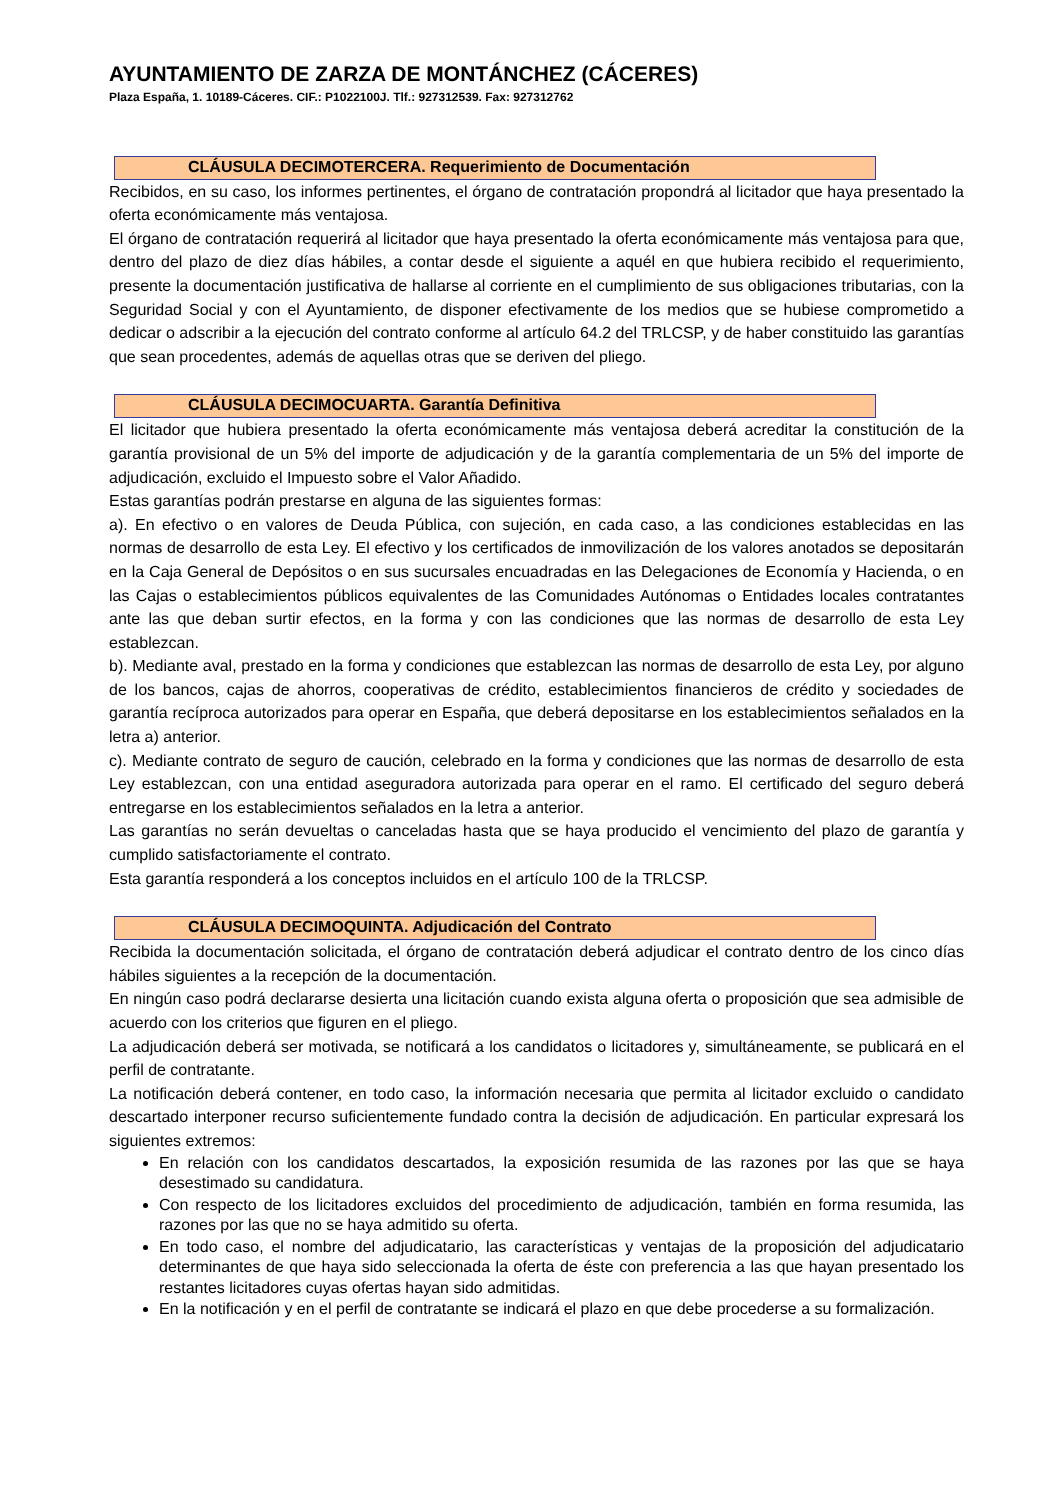AYUNTAMIENTO DE ZARZA DE MONTÁNCHEZ (CÁCERES)
Plaza España, 1. 10189-Cáceres. CIF.: P1022100J. Tlf.: 927312539. Fax: 927312762
CLÁUSULA DECIMOTERCERA. Requerimiento de Documentación
Recibidos, en su caso, los informes pertinentes, el órgano de contratación propondrá al licitador que haya presentado la oferta económicamente más ventajosa.
El órgano de contratación requerirá al licitador que haya presentado la oferta económicamente más ventajosa para que, dentro del plazo de diez días hábiles, a contar desde el siguiente a aquél en que hubiera recibido el requerimiento, presente la documentación justificativa de hallarse al corriente en el cumplimiento de sus obligaciones tributarias, con la Seguridad Social y con el Ayuntamiento, de disponer efectivamente de los medios que se hubiese comprometido a dedicar o adscribir a la ejecución del contrato conforme al artículo 64.2 del TRLCSP, y de haber constituido las garantías que sean procedentes, además de aquellas otras que se deriven del pliego.
CLÁUSULA DECIMOCUARTA. Garantía Definitiva
El licitador que hubiera presentado la oferta económicamente más ventajosa deberá acreditar la constitución de la garantía provisional de un 5% del importe de adjudicación y de la garantía complementaria de un 5% del importe de adjudicación, excluido el Impuesto sobre el Valor Añadido.
Estas garantías podrán prestarse en alguna de las siguientes formas:
a). En efectivo o en valores de Deuda Pública, con sujeción, en cada caso, a las condiciones establecidas en las normas de desarrollo de esta Ley. El efectivo y los certificados de inmovilización de los valores anotados se depositarán en la Caja General de Depósitos o en sus sucursales encuadradas en las Delegaciones de Economía y Hacienda, o en las Cajas o establecimientos públicos equivalentes de las Comunidades Autónomas o Entidades locales contratantes ante las que deban surtir efectos, en la forma y con las condiciones que las normas de desarrollo de esta Ley establezcan.
b). Mediante aval, prestado en la forma y condiciones que establezcan las normas de desarrollo de esta Ley, por alguno de los bancos, cajas de ahorros, cooperativas de crédito, establecimientos financieros de crédito y sociedades de garantía recíproca autorizados para operar en España, que deberá depositarse en los establecimientos señalados en la letra a) anterior.
c). Mediante contrato de seguro de caución, celebrado en la forma y condiciones que las normas de desarrollo de esta Ley establezcan, con una entidad aseguradora autorizada para operar en el ramo. El certificado del seguro deberá entregarse en los establecimientos señalados en la letra a anterior.
Las garantías no serán devueltas o canceladas hasta que se haya producido el vencimiento del plazo de garantía y cumplido satisfactoriamente el contrato.
Esta garantía responderá a los conceptos incluidos en el artículo 100 de la TRLCSP.
CLÁUSULA DECIMOQUINTA. Adjudicación del Contrato
Recibida la documentación solicitada, el órgano de contratación deberá adjudicar el contrato dentro de los cinco días hábiles siguientes a la recepción de la documentación.
En ningún caso podrá declararse desierta una licitación cuando exista alguna oferta o proposición que sea admisible de acuerdo con los criterios que figuren en el pliego.
La adjudicación deberá ser motivada, se notificará a los candidatos o licitadores y, simultáneamente, se publicará en el perfil de contratante.
La notificación deberá contener, en todo caso, la información necesaria que permita al licitador excluido o candidato descartado interponer recurso suficientemente fundado contra la decisión de adjudicación. En particular expresará los siguientes extremos:
En relación con los candidatos descartados, la exposición resumida de las razones por las que se haya desestimado su candidatura.
Con respecto de los licitadores excluidos del procedimiento de adjudicación, también en forma resumida, las razones por las que no se haya admitido su oferta.
En todo caso, el nombre del adjudicatario, las características y ventajas de la proposición del adjudicatario determinantes de que haya sido seleccionada la oferta de éste con preferencia a las que hayan presentado los restantes licitadores cuyas ofertas hayan sido admitidas.
En la notificación y en el perfil de contratante se indicará el plazo en que debe procederse a su formalización.